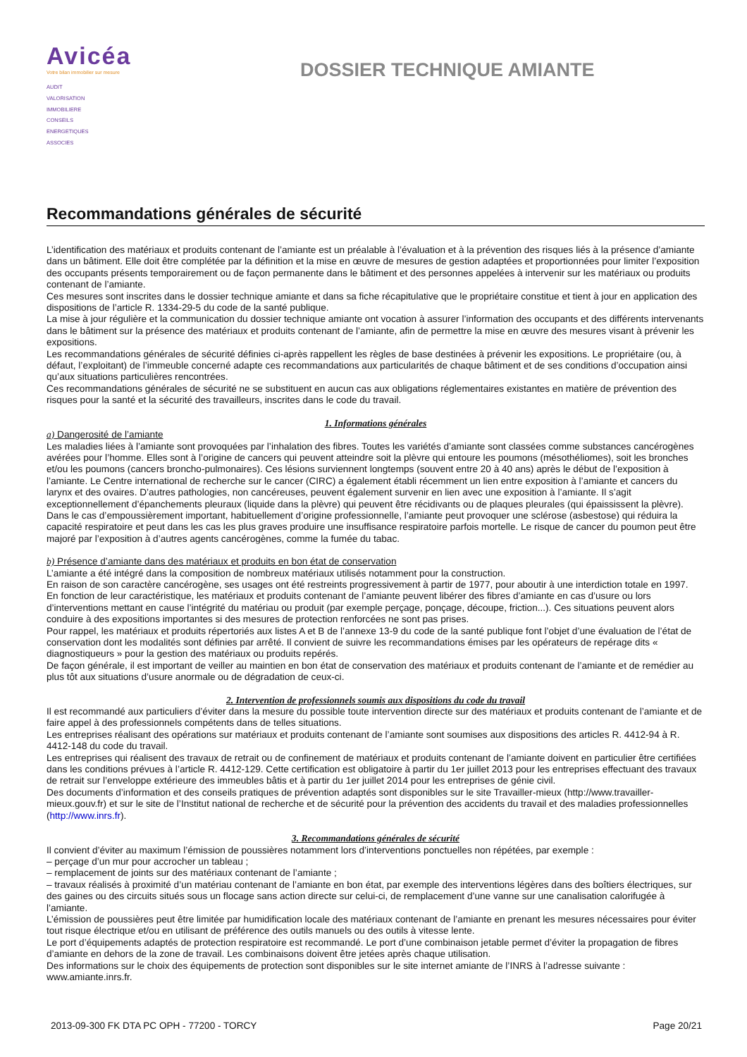Avicéa
Votre bilan immobilier sur mesure
AUDIT
VALORISATION
IMMOBILIERE
CONSEILS
ENERGETIQUES
ASSOCIES
DOSSIER TECHNIQUE AMIANTE
Recommandations générales de sécurité
L’identification des matériaux et produits contenant de l’amiante est un préalable à l’évaluation et à la prévention des risques liés à la présence d’amiante dans un bâtiment. Elle doit être complétée par la définition et la mise en œuvre de mesures de gestion adaptées et proportionnées pour limiter l’exposition des occupants présents temporairement ou de façon permanente dans le bâtiment et des personnes appelées à intervenir sur les matériaux ou produits contenant de l’amiante.
Ces mesures sont inscrites dans le dossier technique amiante et dans sa fiche récapitulative que le propriétaire constitue et tient à jour en application des dispositions de l’article R. 1334-29-5 du code de la santé publique.
La mise à jour régulière et la communication du dossier technique amiante ont vocation à assurer l’information des occupants et des différents intervenants dans le bâtiment sur la présence des matériaux et produits contenant de l’amiante, afin de permettre la mise en œuvre des mesures visant à prévenir les expositions.
Les recommandations générales de sécurité définies ci-après rappellent les règles de base destinées à prévenir les expositions. Le propriétaire (ou, à défaut, l’exploitant) de l’immeuble concerné adapte ces recommandations aux particularités de chaque bâtiment et de ses conditions d’occupation ainsi qu’aux situations particulières rencontrées.
Ces recommandations générales de sécurité ne se substituent en aucun cas aux obligations réglementaires existantes en matière de prévention des risques pour la santé et la sécurité des travailleurs, inscrites dans le code du travail.
1. Informations générales
a) Dangerosité de l’amiante
Les maladies liées à l’amiante sont provoquées par l’inhalation des fibres. Toutes les variétés d’amiante sont classées comme substances cancérogènes avérées pour l’homme. Elles sont à l’origine de cancers qui peuvent atteindre soit la plèvre qui entoure les poumons (mésothéliomes), soit les bronches et/ou les poumons (cancers broncho-pulmonaires). Ces lésions surviennent longtemps (souvent entre 20 à 40 ans) après le début de l’exposition à l’amiante. Le Centre international de recherche sur le cancer (CIRC) a également établi récemment un lien entre exposition à l’amiante et cancers du larynx et des ovaires. D’autres pathologies, non cancéreuses, peuvent également survenir en lien avec une exposition à l’amiante. Il s’agit exceptionnellement d’épanchements pleuraux (liquide dans la plèvre) qui peuvent être récidivants ou de plaques pleurales (qui épaississent la plèvre). Dans le cas d’empoussièrement important, habituellement d’origine professionnelle, l’amiante peut provoquer une sclérose (asbestose) qui réduira la capacité respiratoire et peut dans les cas les plus graves produire une insuffisance respiratoire parfois mortelle. Le risque de cancer du poumon peut être majoré par l’exposition à d’autres agents cancérogènes, comme la fumée du tabac.
b) Présence d’amiante dans des matériaux et produits en bon état de conservation
L’amiante a été intégré dans la composition de nombreux matériaux utilisés notamment pour la construction.
En raison de son caractère cancérogène, ses usages ont été restreints progressivement à partir de 1977, pour aboutir à une interdiction totale en 1997.
En fonction de leur caractéristique, les matériaux et produits contenant de l’amiante peuvent libérer des fibres d’amiante en cas d’usure ou lors d’interventions mettant en cause l’intégrité du matériau ou produit (par exemple perçage, ponçage, découpe, friction...). Ces situations peuvent alors conduire à des expositions importantes si des mesures de protection renforcées ne sont pas prises.
Pour rappel, les matériaux et produits répertoriés aux listes A et B de l’annexe 13-9 du code de la santé publique font l’objet d’une évaluation de l’état de conservation dont les modalités sont définies par arrêté. Il convient de suivre les recommandations émises par les opérateurs de repérage dits « diagnostiqueurs » pour la gestion des matériaux ou produits repérés.
De façon générale, il est important de veiller au maintien en bon état de conservation des matériaux et produits contenant de l’amiante et de remédier au plus tôt aux situations d’usure anormale ou de dégradation de ceux-ci.
2. Intervention de professionnels soumis aux dispositions du code du travail
Il est recommandé aux particuliers d’éviter dans la mesure du possible toute intervention directe sur des matériaux et produits contenant de l’amiante et de faire appel à des professionnels compétents dans de telles situations.
Les entreprises réalisant des opérations sur matériaux et produits contenant de l’amiante sont soumises aux dispositions des articles R. 4412-94 à R. 4412-148 du code du travail.
Les entreprises qui réalisent des travaux de retrait ou de confinement de matériaux et produits contenant de l’amiante doivent en particulier être certifiées dans les conditions prévues à l’article R. 4412-129. Cette certification est obligatoire à partir du 1er juillet 2013 pour les entreprises effectuant des travaux de retrait sur l’enveloppe extérieure des immeubles bâtis et à partir du 1er juillet 2014 pour les entreprises de génie civil.
Des documents d’information et des conseils pratiques de prévention adaptés sont disponibles sur le site Travailler-mieux (http://www.travailler-mieux.gouv.fr) et sur le site de l’Institut national de recherche et de sécurité pour la prévention des accidents du travail et des maladies professionnelles (http://www.inrs.fr).
3. Recommandations générales de sécurité
Il convient d’éviter au maximum l’émission de poussières notamment lors d’interventions ponctuelles non répétées, par exemple :
– perçage d’un mur pour accrocher un tableau ;
– remplacement de joints sur des matériaux contenant de l’amiante ;
– travaux réalisés à proximité d’un matériau contenant de l’amiante en bon état, par exemple des interventions légères dans des boîtiers électriques, sur des gaines ou des circuits situés sous un flocage sans action directe sur celui-ci, de remplacement d’une vanne sur une canalisation calorifugée à l’amiante.
L’émission de poussières peut être limitée par humidification locale des matériaux contenant de l’amiante en prenant les mesures nécessaires pour éviter tout risque électrique et/ou en utilisant de préférence des outils manuels ou des outils à vitesse lente.
Le port d’équipements adaptés de protection respiratoire est recommandé. Le port d’une combinaison jetable permet d’éviter la propagation de fibres d’amiante en dehors de la zone de travail. Les combinaisons doivent être jetées après chaque utilisation.
Des informations sur le choix des équipements de protection sont disponibles sur le site internet amiante de l’INRS à l’adresse suivante : www.amiante.inrs.fr.
2013-09-300 FK DTA PC OPH - 77200 - TORCY Page 20/21